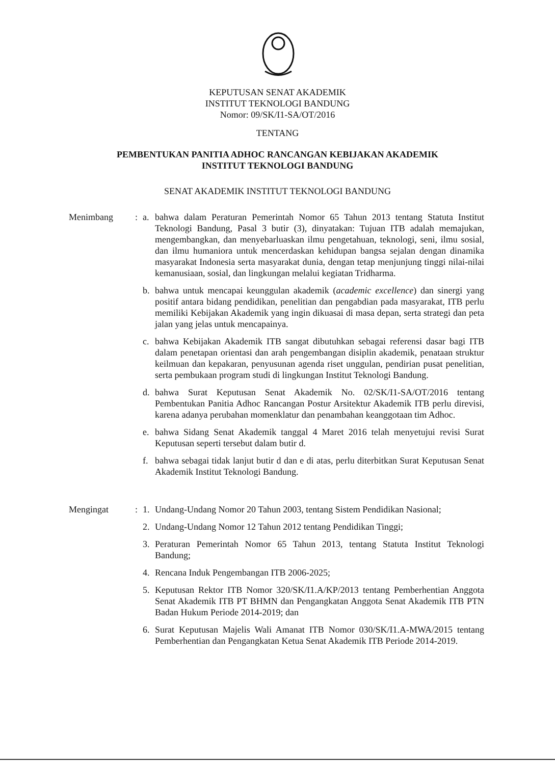KEPUTUSAN SENAT AKADEMIK
INSTITUT TEKNOLOGI BANDUNG
Nomor: 09/SK/I1-SA/OT/2016
TENTANG
PEMBENTUKAN PANITIA ADHOC RANCANGAN KEBIJAKAN AKADEMIK
INSTITUT TEKNOLOGI BANDUNG
SENAT AKADEMIK INSTITUT TEKNOLOGI BANDUNG
Menimbang : a. bahwa dalam Peraturan Pemerintah Nomor 65 Tahun 2013 tentang Statuta Institut Teknologi Bandung, Pasal 3 butir (3), dinyatakan: Tujuan ITB adalah memajukan, mengembangkan, dan menyebarluaskan ilmu pengetahuan, teknologi, seni, ilmu sosial, dan ilmu humaniora untuk mencerdaskan kehidupan bangsa sejalan dengan dinamika masyarakat Indonesia serta masyarakat dunia, dengan tetap menjunjung tinggi nilai-nilai kemanusiaan, sosial, dan lingkungan melalui kegiatan Tridharma.
b. bahwa untuk mencapai keunggulan akademik (academic excellence) dan sinergi yang positif antara bidang pendidikan, penelitian dan pengabdian pada masyarakat, ITB perlu memiliki Kebijakan Akademik yang ingin dikuasai di masa depan, serta strategi dan peta jalan yang jelas untuk mencapainya.
c. bahwa Kebijakan Akademik ITB sangat dibutuhkan sebagai referensi dasar bagi ITB dalam penetapan orientasi dan arah pengembangan disiplin akademik, penataan struktur keilmuan dan kepakaran, penyusunan agenda riset unggulan, pendirian pusat penelitian, serta pembukaan program studi di lingkungan Institut Teknologi Bandung.
d. bahwa Surat Keputusan Senat Akademik No. 02/SK/I1-SA/OT/2016 tentang Pembentukan Panitia Adhoc Rancangan Postur Arsitektur Akademik ITB perlu direvisi, karena adanya perubahan momenklatur dan penambahan keanggotaan tim Adhoc.
e. bahwa Sidang Senat Akademik tanggal 4 Maret 2016 telah menyetujui revisi Surat Keputusan seperti tersebut dalam butir d.
f. bahwa sebagai tidak lanjut butir d dan e di atas, perlu diterbitkan Surat Keputusan Senat Akademik Institut Teknologi Bandung.
Mengingat : 1. Undang-Undang Nomor 20 Tahun 2003, tentang Sistem Pendidikan Nasional;
2. Undang-Undang Nomor 12 Tahun 2012 tentang Pendidikan Tinggi;
3. Peraturan Pemerintah Nomor 65 Tahun 2013, tentang Statuta Institut Teknologi Bandung;
4. Rencana Induk Pengembangan ITB 2006-2025;
5. Keputusan Rektor ITB Nomor 320/SK/I1.A/KP/2013 tentang Pemberhentian Anggota Senat Akademik ITB PT BHMN dan Pengangkatan Anggota Senat Akademik ITB PTN Badan Hukum Periode 2014-2019; dan
6. Surat Keputusan Majelis Wali Amanat ITB Nomor 030/SK/I1.A-MWA/2015 tentang Pemberhentian dan Pengangkatan Ketua Senat Akademik ITB Periode 2014-2019.